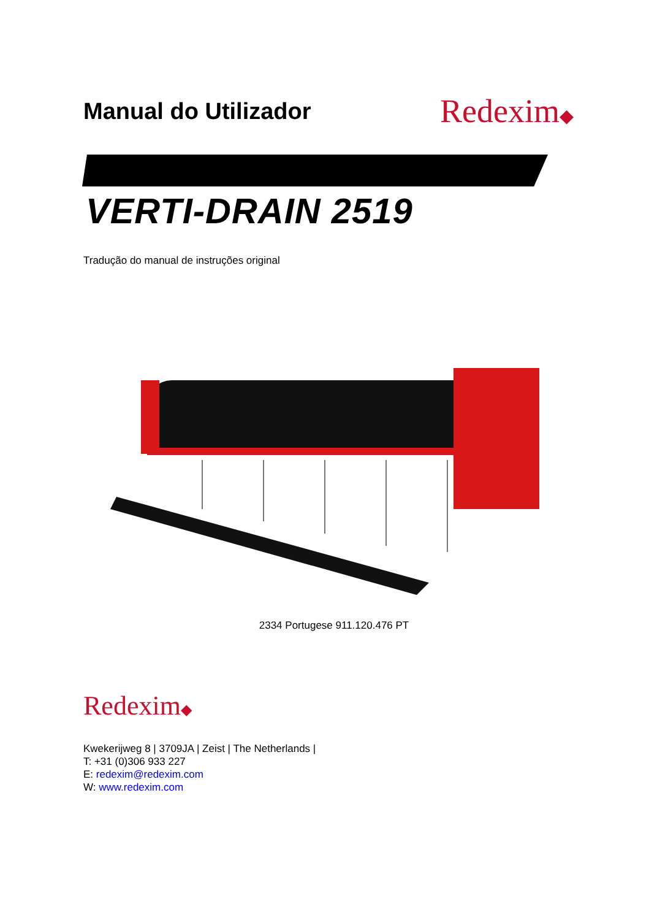Manual do Utilizador
Redexim◆
VERTI-DRAIN 2519
Tradução do manual de instruções original
2334 Portugese 911.120.476 PT
Redexim◆
Kwekerijweg 8 | 3709JA | Zeist | The Netherlands |
T: +31 (0)306 933 227
E: redexim@redexim.com
W: www.redexim.com